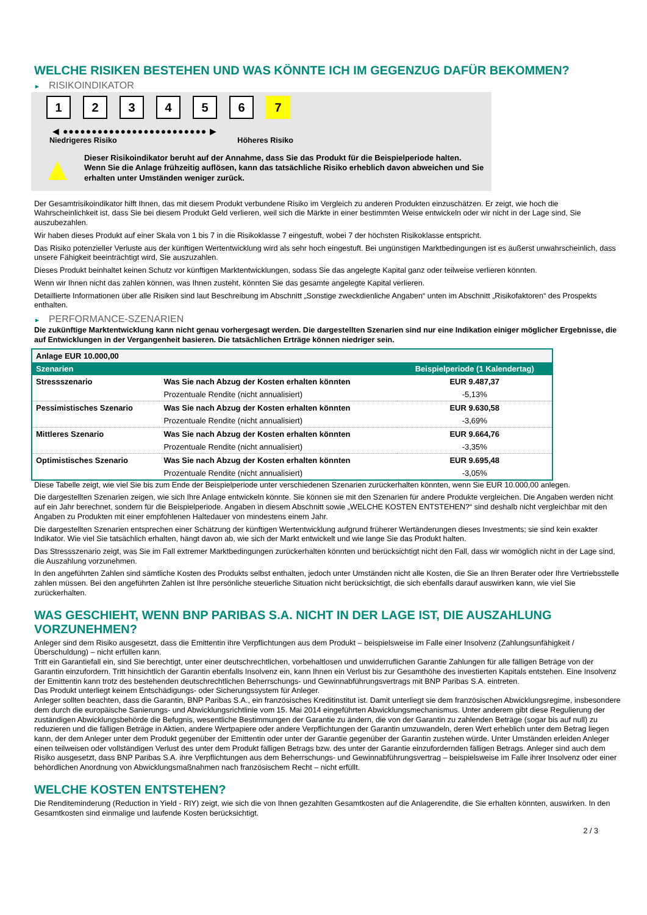WELCHE RISIKEN BESTEHEN UND WAS KÖNNTE ICH IM GEGENZUG DAFÜR BEKOMMEN?
► RISIKOINDIKATOR
1 2 3 4 5 6 7
◀ ●●●●●●●●●●●●●●●●●●●●●●●●● ▶
Niedrigeres Risiko Höheres Risiko
▲
Dieser Risikoindikator beruht auf der Annahme, dass Sie das Produkt für die Beispielperiode halten.
Wenn Sie die Anlage frühzeitig auflösen, kann das tatsächliche Risiko erheblich davon abweichen und Sie erhalten unter Umständen weniger zurück.
Der Gesamtrisikoindikator hilft Ihnen, das mit diesem Produkt verbundene Risiko im Vergleich zu anderen Produkten einzuschätzen. Er zeigt, wie hoch die Wahrscheinlichkeit ist, dass Sie bei diesem Produkt Geld verlieren, weil sich die Märkte in einer bestimmten Weise entwickeln oder wir nicht in der Lage sind, Sie auszubezahlen.
Wir haben dieses Produkt auf einer Skala von 1 bis 7 in die Risikoklasse 7 eingestuft, wobei 7 der höchsten Risikoklasse entspricht.
Das Risiko potenzieller Verluste aus der künftigen Wertentwicklung wird als sehr hoch eingestuft. Bei ungünstigen Marktbedingungen ist es äußerst unwahrscheinlich, dass unsere Fähigkeit beeinträchtigt wird, Sie auszuzahlen.
Dieses Produkt beinhaltet keinen Schutz vor künftigen Marktentwicklungen, sodass Sie das angelegte Kapital ganz oder teilweise verlieren könnten.
Wenn wir Ihnen nicht das zahlen können, was Ihnen zusteht, könnten Sie das gesamte angelegte Kapital verlieren.
Detaillierte Informationen über alle Risiken sind laut Beschreibung im Abschnitt „Sonstige zweckdienliche Angaben“ unten im Abschnitt „Risikofaktoren“ des Prospekts enthalten.
► PERFORMANCE-SZENARIEN
Die zukünftige Marktentwicklung kann nicht genau vorhergesagt werden. Die dargestellten Szenarien sind nur eine Indikation einiger möglicher Ergebnisse, die auf Entwicklungen in der Vergangenheit basieren. Die tatsächlichen Erträge können niedriger sein.
| Anlage EUR 10.000,00 | | |
| --- | --- | --- |
| Szenarien | | Beispielperiode (1 Kalendertag) |
| Stressszenario | Was Sie nach Abzug der Kosten erhalten könnten | EUR 9.487,37 |
| | Prozentuale Rendite (nicht annualisiert) | -5,13% |
| Pessimistisches Szenario | Was Sie nach Abzug der Kosten erhalten könnten | EUR 9.630,58 |
| | Prozentuale Rendite (nicht annualisiert) | -3,69% |
| Mittleres Szenario | Was Sie nach Abzug der Kosten erhalten könnten | EUR 9.664,76 |
| | Prozentuale Rendite (nicht annualisiert) | -3,35% |
| Optimistisches Szenario | Was Sie nach Abzug der Kosten erhalten könnten | EUR 9.695,48 |
| | Prozentuale Rendite (nicht annualisiert) | -3,05% |
Diese Tabelle zeigt, wie viel Sie bis zum Ende der Beispielperiode unter verschiedenen Szenarien zurückerhalten könnten, wenn Sie EUR 10.000,00 anlegen.
Die dargestellten Szenarien zeigen, wie sich Ihre Anlage entwickeln könnte. Sie können sie mit den Szenarien für andere Produkte vergleichen. Die Angaben werden nicht auf ein Jahr berechnet, sondern für die Beispielperiode. Angaben in diesem Abschnitt sowie „WELCHE KOSTEN ENTSTEHEN?“ sind deshalb nicht vergleichbar mit den Angaben zu Produkten mit einer empfohlenen Haltedauer von mindestens einem Jahr.
Die dargestellten Szenarien entsprechen einer Schätzung der künftigen Wertentwicklung aufgrund früherer Wertänderungen dieses Investments; sie sind kein exakter Indikator. Wie viel Sie tatsächlich erhalten, hängt davon ab, wie sich der Markt entwickelt und wie lange Sie das Produkt halten.
Das Stressszenario zeigt, was Sie im Fall extremer Marktbedingungen zurückerhalten könnten und berücksichtigt nicht den Fall, dass wir womöglich nicht in der Lage sind, die Auszahlung vorzunehmen.
In den angeführten Zahlen sind sämtliche Kosten des Produkts selbst enthalten, jedoch unter Umständen nicht alle Kosten, die Sie an Ihren Berater oder Ihre Vertriebsstelle zahlen müssen. Bei den angeführten Zahlen ist Ihre persönliche steuerliche Situation nicht berücksichtigt, die sich ebenfalls darauf auswirken kann, wie viel Sie zurückerhalten.
WAS GESCHIEHT, WENN BNP PARIBAS S.A. NICHT IN DER LAGE IST, DIE AUSZAHLUNG VORZUNEHMEN?
Anleger sind dem Risiko ausgesetzt, dass die Emittentin ihre Verpflichtungen aus dem Produkt – beispielsweise im Falle einer Insolvenz (Zahlungsunfähigkeit / Überschuldung) – nicht erfüllen kann.
Tritt ein Garantiefall ein, sind Sie berechtigt, unter einer deutschrechtlichen, vorbehaltlosen und unwiderruflichen Garantie Zahlungen für alle fälligen Beträge von der Garantin einzufordern. Tritt hinsichtlich der Garantin ebenfalls Insolvenz ein, kann Ihnen ein Verlust bis zur Gesamthöhe des investierten Kapitals entstehen. Eine Insolvenz der Emittentin kann trotz des bestehenden deutschrechtlichen Beherrschungs- und Gewinnabführungsvertrags mit BNP Paribas S.A. eintreten.
Das Produkt unterliegt keinem Entschädigungs- oder Sicherungssystem für Anleger.
Anleger sollten beachten, dass die Garantin, BNP Paribas S.A., ein französisches Kreditinstitut ist. Damit unterliegt sie dem französischen Abwicklungsregime, insbesondere dem durch die europäische Sanierungs- und Abwicklungsrichtlinie vom 15. Mai 2014 eingeführten Abwicklungsmechanismus. Unter anderem gibt diese Regulierung der zuständigen Abwicklungsbehörde die Befugnis, wesentliche Bestimmungen der Garantie zu ändern, die von der Garantin zu zahlenden Beträge (sogar bis auf null) zu reduzieren und die fälligen Beträge in Aktien, andere Wertpapiere oder andere Verpflichtungen der Garantin umzuwandeln, deren Wert erheblich unter dem Betrag liegen kann, der dem Anleger unter dem Produkt gegenüber der Emittentin oder unter der Garantie gegenüber der Garantin zustehen würde. Unter Umständen erleiden Anleger einen teilweisen oder vollständigen Verlust des unter dem Produkt fälligen Betrags bzw. des unter der Garantie einzufordernden fälligen Betrags. Anleger sind auch dem Risiko ausgesetzt, dass BNP Paribas S.A. ihre Verpflichtungen aus dem Beherrschungs- und Gewinnabführungsvertrag – beispielsweise im Falle ihrer Insolvenz oder einer behördlichen Anordnung von Abwicklungsmaßnahmen nach französischem Recht – nicht erfüllt.
WELCHE KOSTEN ENTSTEHEN?
Die Renditeminderung (Reduction in Yield - RIY) zeigt, wie sich die von Ihnen gezahlten Gesamtkosten auf die Anlagerendite, die Sie erhalten könnten, auswirken. In den Gesamtkosten sind einmalige und laufende Kosten berücksichtigt.
2 / 3